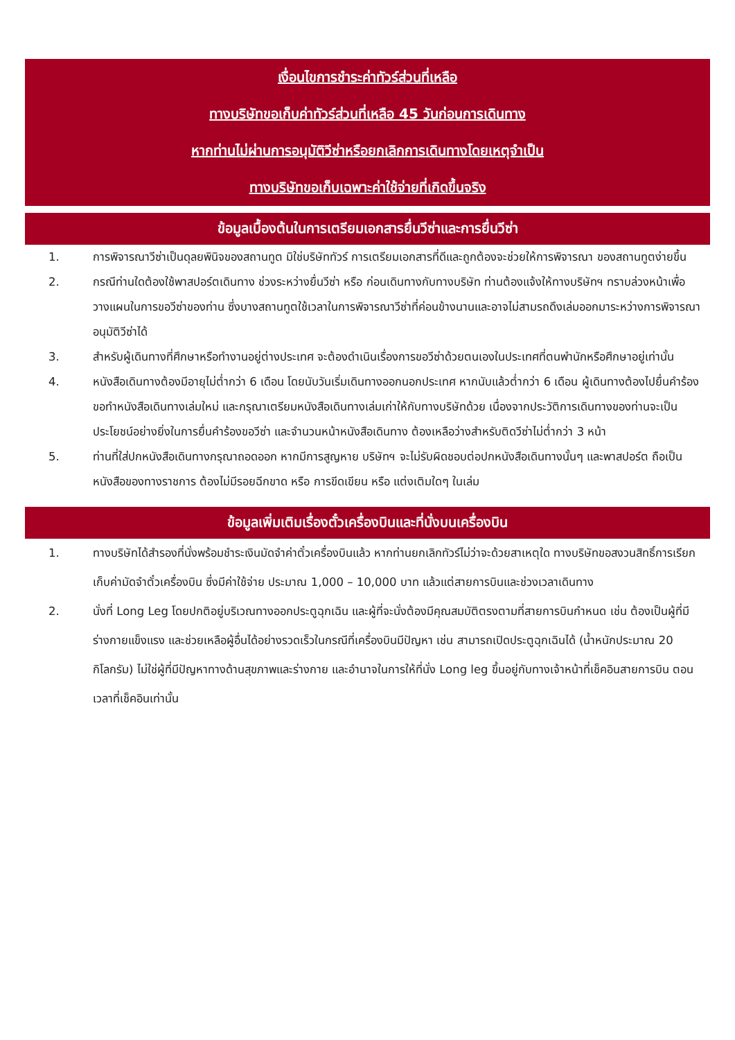เงื่อนไขการชำระค่าทัวร์ส่วนที่เหลือ
ทางบริษัทขอเก็บค่าทัวร์ส่วนที่เหลือ 45 วันก่อนการเดินทาง
หากท่านไม่ผ่านการอนุมัติวีซ่าหรือยกเลิกการเดินทางโดยเหตุจำเป็น
ทางบริษัทขอเก็บเฉพาะค่าใช้จ่ายที่เกิดขึ้นจริง
ข้อมูลเบื้องต้นในการเตรียมเอกสารยื่นวีซ่าและการยื่นวีซ่า
1. การพิจารณาวีซ่าเป็นดุลยพินิจของสถานทูต มิใช่บริษัททัวร์ การเตรียมเอกสารที่ดีและถูกต้องจะช่วยให้การพิจารณา ของสถานทูตง่ายขึ้น
2. กรณีท่านใดต้องใช้พาสปอร์ตเดินทาง ช่วงระหว่างยื่นวีซ่า หรือ ก่อนเดินทางกับทางบริษัท ท่านต้องแจ้งให้ทางบริษัทฯ ทราบล่วงหน้าเพื่อวางแผนในการขอวีซ่าของท่าน ซึ่งบางสถานทูตใช้เวลาในการพิจารณาวีซ่าที่ค่อนข้างนานและอาจไม่สามรถดึงเล่มออกมาระหว่างการพิจารณาอนุมัติวีซ่าได้
3. สำหรับผู้เดินทางที่ศึกษาหรือทำงานอยู่ต่างประเทศ จะต้องดำเนินเรื่องการขอวีซ่าด้วยตนเองในประเทศที่ตนพำนักหรือศึกษาอยู่เท่านั้น
4. หนังสือเดินทางต้องมีอายุไม่ต่ำกว่า 6 เดือน โดยนับวันเริ่มเดินทางออกนอกประเทศ หากนับแล้วต่ำกว่า 6 เดือน ผู้เดินทางต้องไปยื่นคำร้องขอทำหนังสือเดินทางเล่มใหม่ และกรุณาเตรียมหนังสือเดินทางเล่มเก่าให้กับทางบริษัทด้วย เนื่องจากประวัติการเดินทางของท่านจะเป็นประโยชน์อย่างยิ่งในการยื่นคำร้องขอวีซ่า และจำนวนหน้าหนังสือเดินทาง ต้องเหลือว่างสำหรับติดวีซ่าไม่ต่ำกว่า 3 หน้า
5. ท่านที่ใส่ปกหนังสือเดินทางกรุณาถอดออก หากมีการสูญหาย บริษัทฯ จะไม่รับผิดชอบต่อปกหนังสือเดินทางนั้นๆ และพาสปอร์ต ถือเป็นหนังสือของทางราชการ ต้องไม่มีรอยฉีกขาด หรือ การขีดเขียน หรือ แต่งเติมใดๆ ในเล่ม
ข้อมูลเพิ่มเติมเรื่องตั๋วเครื่องบินและที่นั่งบนเครื่องบิน
1. ทางบริษัทได้สำรองที่นั่งพร้อมชำระเงินมัดจำค่าตั๋วเครื่องบินแล้ว หากท่านยกเลิกทัวร์ไม่ว่าจะด้วยสาเหตุใด ทางบริษัทขอสงวนสิทธิ์การเรียกเก็บค่ามัดจำตั๋วเครื่องบิน ซึ่งมีค่าใช้จ่าย ประมาณ 1,000 – 10,000 บาท แล้วแต่สายการบินและช่วงเวลาเดินทาง
2. นั่งที่ Long Leg โดยปกติอยู่บริเวณทางออกประตูฉุกเฉิน และผู้ที่จะนั่งต้องมีคุณสมบัติตรงตามที่สายการบินกำหนด เช่น ต้องเป็นผู้ที่มีร่างกายแข็งแรง และช่วยเหลือผู้อื่นได้อย่างรวดเร็วในกรณีที่เครื่องบินมีปัญหา เช่น สามารถเปิดประตูฉุกเฉินได้ (น้ำหนักประมาณ 20 กิโลกรัม) ไม่ใช่ผู้ที่มีปัญหาทางด้านสุขภาพและร่างกาย และอำนาจในการให้ที่นั่ง Long leg ขึ้นอยู่กับทางเจ้าหน้าที่เช็คอินสายการบิน ตอนเวลาที่เช็คอินเท่านั้น